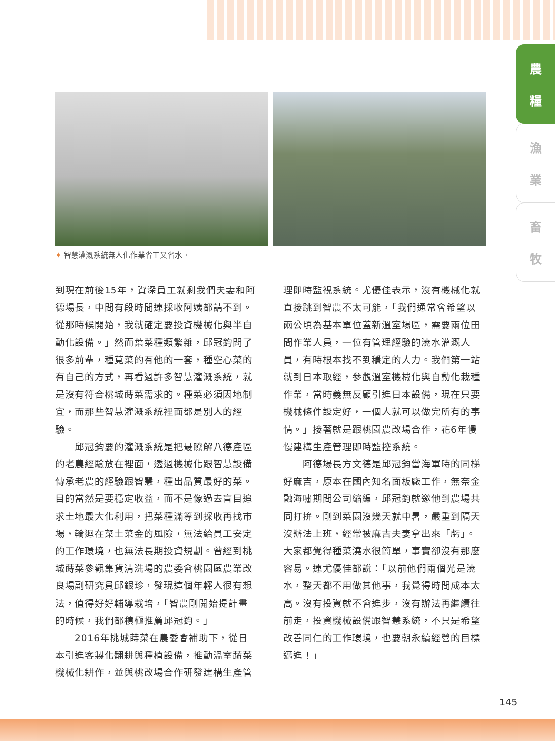農
糧
漁
業
畜
牧
✦ 智慧灌溉系統無人化作業省工又省水。
到現在前後15年，資深員工就剩我們夫妻和阿德場長，中間有段時間連採收阿姨都請不到。從那時候開始，我就確定要投資機械化與半自動化設備。」然而葉菜種類繁雜，邱冠鈞問了很多前輩，種莧菜的有他的一套，種空心菜的有自己的方式，再看過許多智慧灌溉系統，就是沒有符合桃城蒔菜需求的。種菜必須因地制宜，而那些智慧灌溉系統裡面都是別人的經驗。
　　邱冠鈞要的灌溉系統是把最瞭解八德產區的老農經驗放在裡面，透過機械化跟智慧設備傳承老農的經驗跟智慧，種出品質最好的菜。目的當然是要穩定收益，而不是像過去盲目追求土地最大化利用，把菜種滿等到採收再找市場，輪迴在菜土菜金的風險，無法給員工安定的工作環境，也無法長期投資規劃。曾經到桃城蒔菜參觀集貨清洗場的農委會桃園區農業改良場副研究員邱銀珍，發現這個年輕人很有想法，值得好好輔導栽培，「智農剛開始提計畫的時候，我們都積極推薦邱冠鈞。」
　　2016年桃城蒔菜在農委會補助下，從日本引進客製化翻耕與種植設備，推動溫室蔬菜機械化耕作，並與桃改場合作研發建構生產管
理即時監視系統。尤優佳表示，沒有機械化就直接跳到智農不太可能，「我們通常會希望以兩公頃為基本單位蓋新溫室場區，需要兩位田間作業人員，一位有管理經驗的澆水灌溉人員，有時根本找不到穩定的人力。我們第一站就到日本取經，參觀溫室機械化與自動化栽種作業，當時義無反顧引進日本設備，現在只要機械條件設定好，一個人就可以做完所有的事情。」接著就是跟桃園農改場合作，花6年慢慢建構生產管理即時監控系統。
　　阿德場長方文德是邱冠鈞當海軍時的同梯好麻吉，原本在國內知名面板廠工作，無奈金融海嘯期間公司縮編，邱冠鈞就邀他到農場共同打拚。剛到菜園沒幾天就中暑，嚴重到隔天沒辦法上班，經常被麻吉夫妻拿出來「虧」。大家都覺得種菜澆水很簡單，事實卻沒有那麼容易。連尤優佳都說：「以前他們兩個光是澆水，整天都不用做其他事，我覺得時間成本太高。沒有投資就不會進步，沒有辦法再繼續往前走，投資機械設備跟智慧系統，不只是希望改善同仁的工作環境，也要朝永續經營的目標邁進！」
145